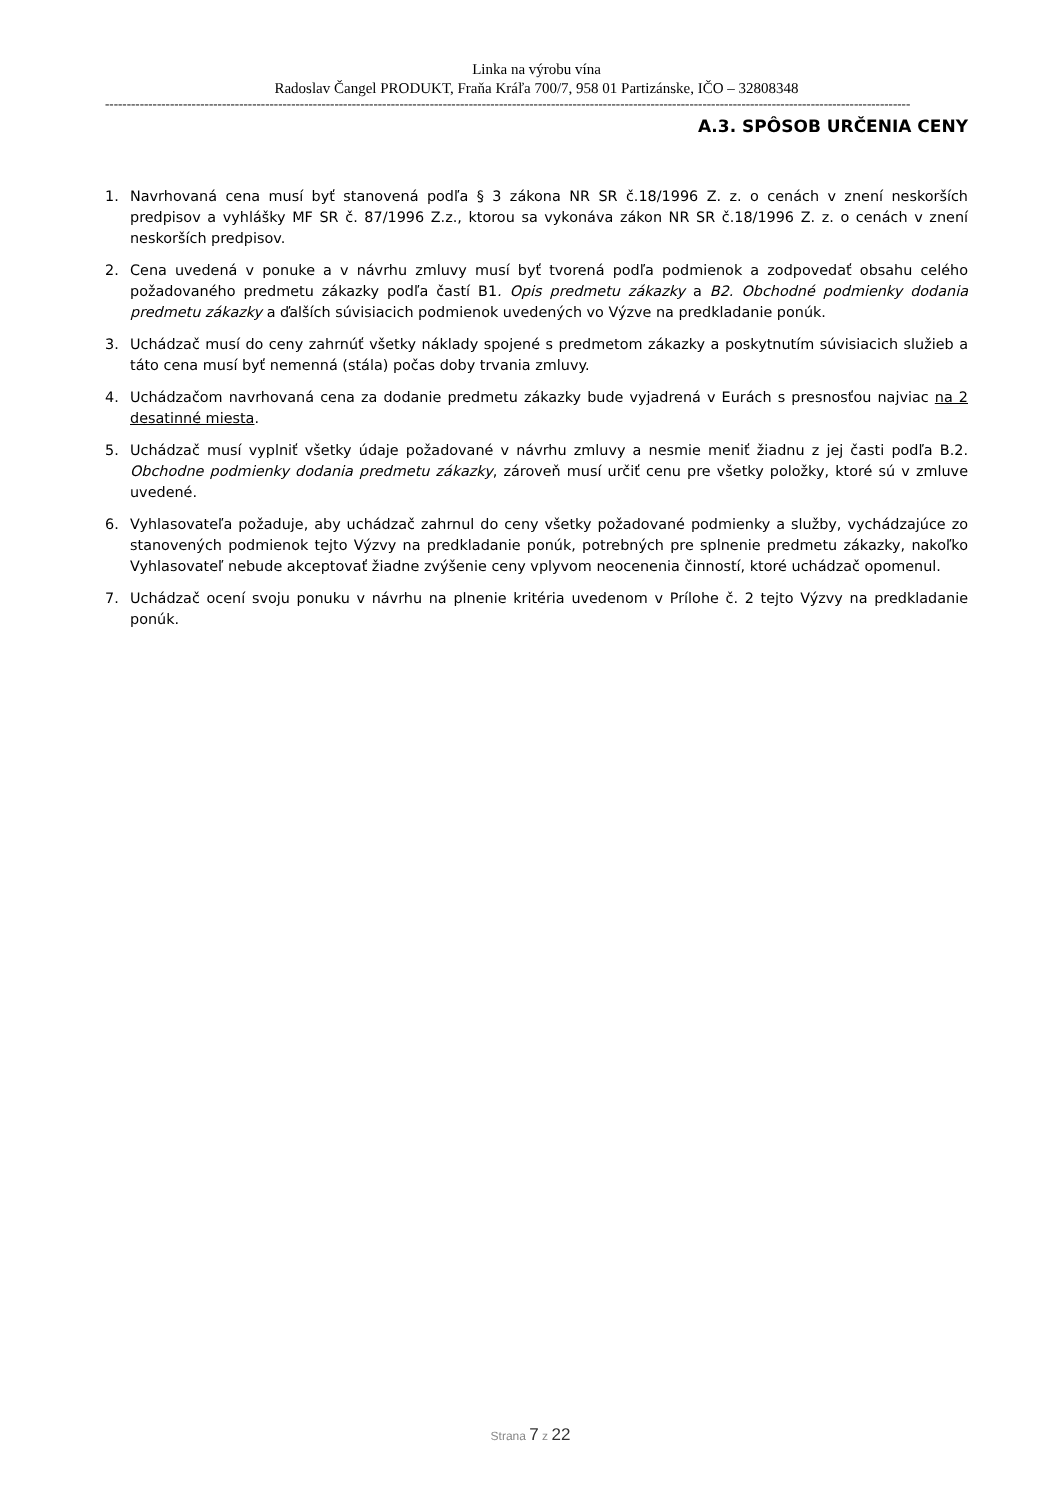Linka na výrobu vína
Radoslav Čangel PRODUKT, Fraňa Kráľa 700/7, 958 01 Partizánske, IČO – 32808348
------------------------------------------------------------------------------------------------------------------------------------------------------------------------------------------
A.3. SPÔSOB URČENIA CENY
1. Navrhovaná cena musí byť stanovená podľa § 3 zákona NR SR č.18/1996 Z. z. o cenách v znení neskorších predpisov a vyhlášky MF SR č. 87/1996 Z.z., ktorou sa vykonáva zákon NR SR č.18/1996 Z. z. o cenách v znení neskorších predpisov.
2. Cena uvedená v ponuke a v návrhu zmluvy musí byť tvorená podľa podmienok a zodpovedať obsahu celého požadovaného predmetu zákazky podľa častí B1. Opis predmetu zákazky a B2. Obchodné podmienky dodania predmetu zákazky a ďalších súvisiacich podmienok uvedených vo Výzve na predkladanie ponúk.
3. Uchádzač musí do ceny zahrnúť všetky náklady spojené s predmetom zákazky a poskytnutím súvisiacich služieb a táto cena musí byť nemenná (stála) počas doby trvania zmluvy.
4. Uchádzačom navrhovaná cena za dodanie predmetu zákazky bude vyjadrená v Eurách s presnosťou najviac na 2 desatinné miesta.
5. Uchádzač musí vyplniť všetky údaje požadované v návrhu zmluvy a nesmie meniť žiadnu z jej časti podľa B.2. Obchodne podmienky dodania predmetu zákazky, zároveň musí určiť cenu pre všetky položky, ktoré sú v zmluve uvedené.
6. Vyhlasovateľa požaduje, aby uchádzač zahrnul do ceny všetky požadované podmienky a služby, vychádzajúce zo stanovených podmienok tejto Výzvy na predkladanie ponúk, potrebných pre splnenie predmetu zákazky, nakoľko Vyhlasovateľ nebude akceptovať žiadne zvýšenie ceny vplyvom neocenenia činností, ktoré uchádzač opomenul.
7. Uchádzač ocení svoju ponuku v návrhu na plnenie kritéria uvedenom v Prílohe č. 2 tejto Výzvy na predkladanie ponúk.
Strana 7 z 22